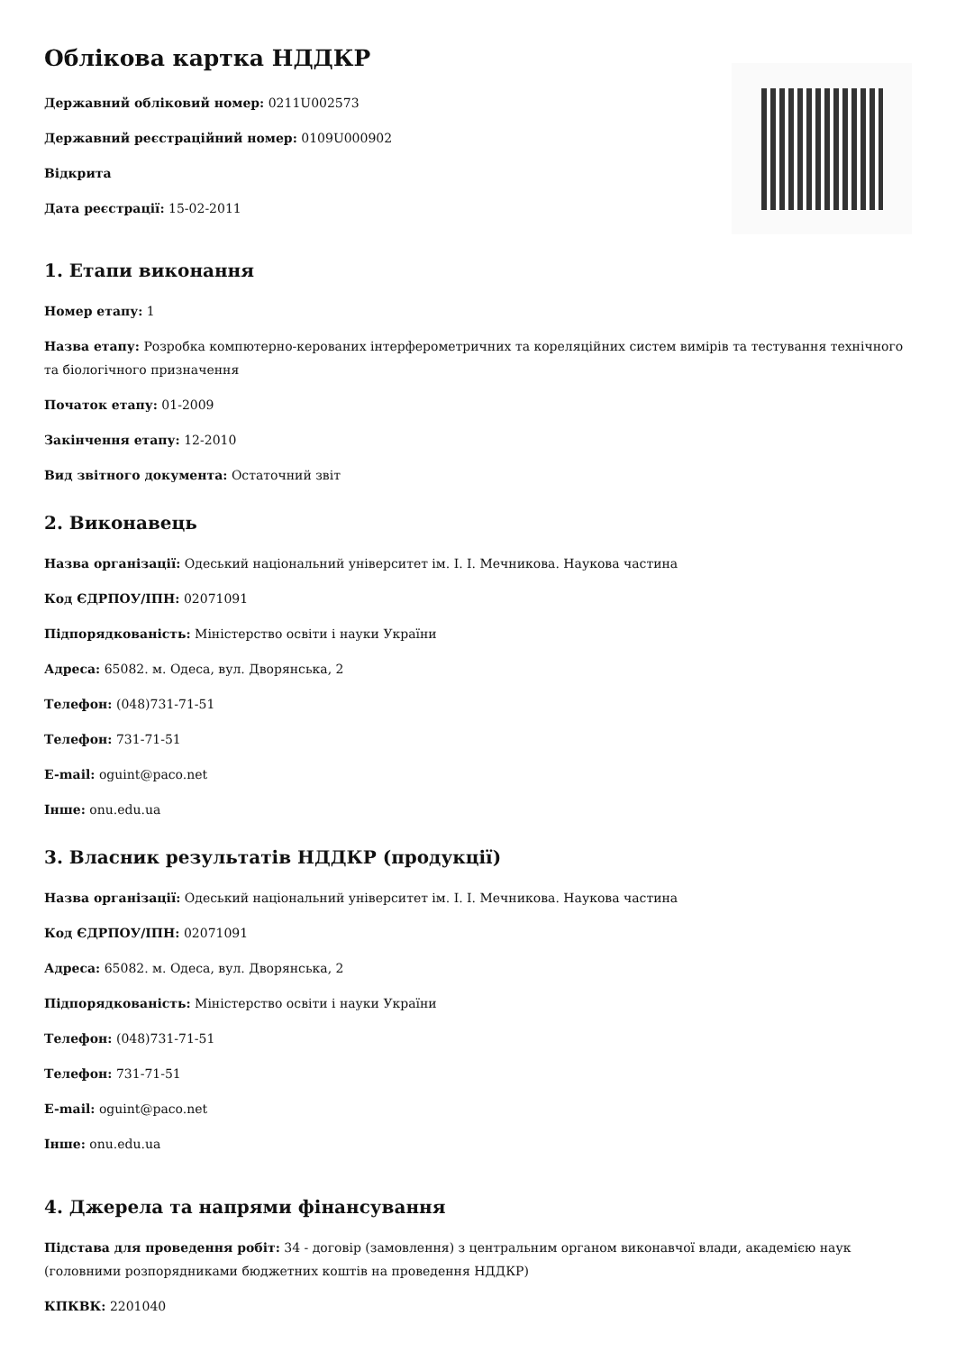Облікова картка НДДКР
Державний обліковий номер: 0211U002573
Державний реєстраційний номер: 0109U000902
Відкрита
Дата реєстрації: 15-02-2011
1. Етапи виконання
Номер етапу: 1
Назва етапу: Розробка компютерно-керованих інтерферометричних та кореляційних систем вимірів та тестування технічного та біологічного призначення
Початок етапу: 01-2009
Закінчення етапу: 12-2010
Вид звітного документа: Остаточний звіт
2. Виконавець
Назва організації: Одеський національний університет ім. І. І. Мечникова. Наукова частина
Код ЄДРПОУ/ІПН: 02071091
Підпорядкованість: Міністерство освіти і науки України
Адреса: 65082. м. Одеса, вул. Дворянська, 2
Телефон: (048)731-71-51
Телефон: 731-71-51
E-mail: oguint@paco.net
Інше: onu.edu.ua
3. Власник результатів НДДКР (продукції)
Назва організації: Одеський національний університет ім. І. І. Мечникова. Наукова частина
Код ЄДРПОУ/ІПН: 02071091
Адреса: 65082. м. Одеса, вул. Дворянська, 2
Підпорядкованість: Міністерство освіти і науки України
Телефон: (048)731-71-51
Телефон: 731-71-51
E-mail: oguint@paco.net
Інше: onu.edu.ua
4. Джерела та напрями фінансування
Підстава для проведення робіт: 34 - договір (замовлення) з центральним органом виконавчої влади, академією наук (головними розпорядниками бюджетних коштів на проведення НДДКР)
КПКВК: 2201040